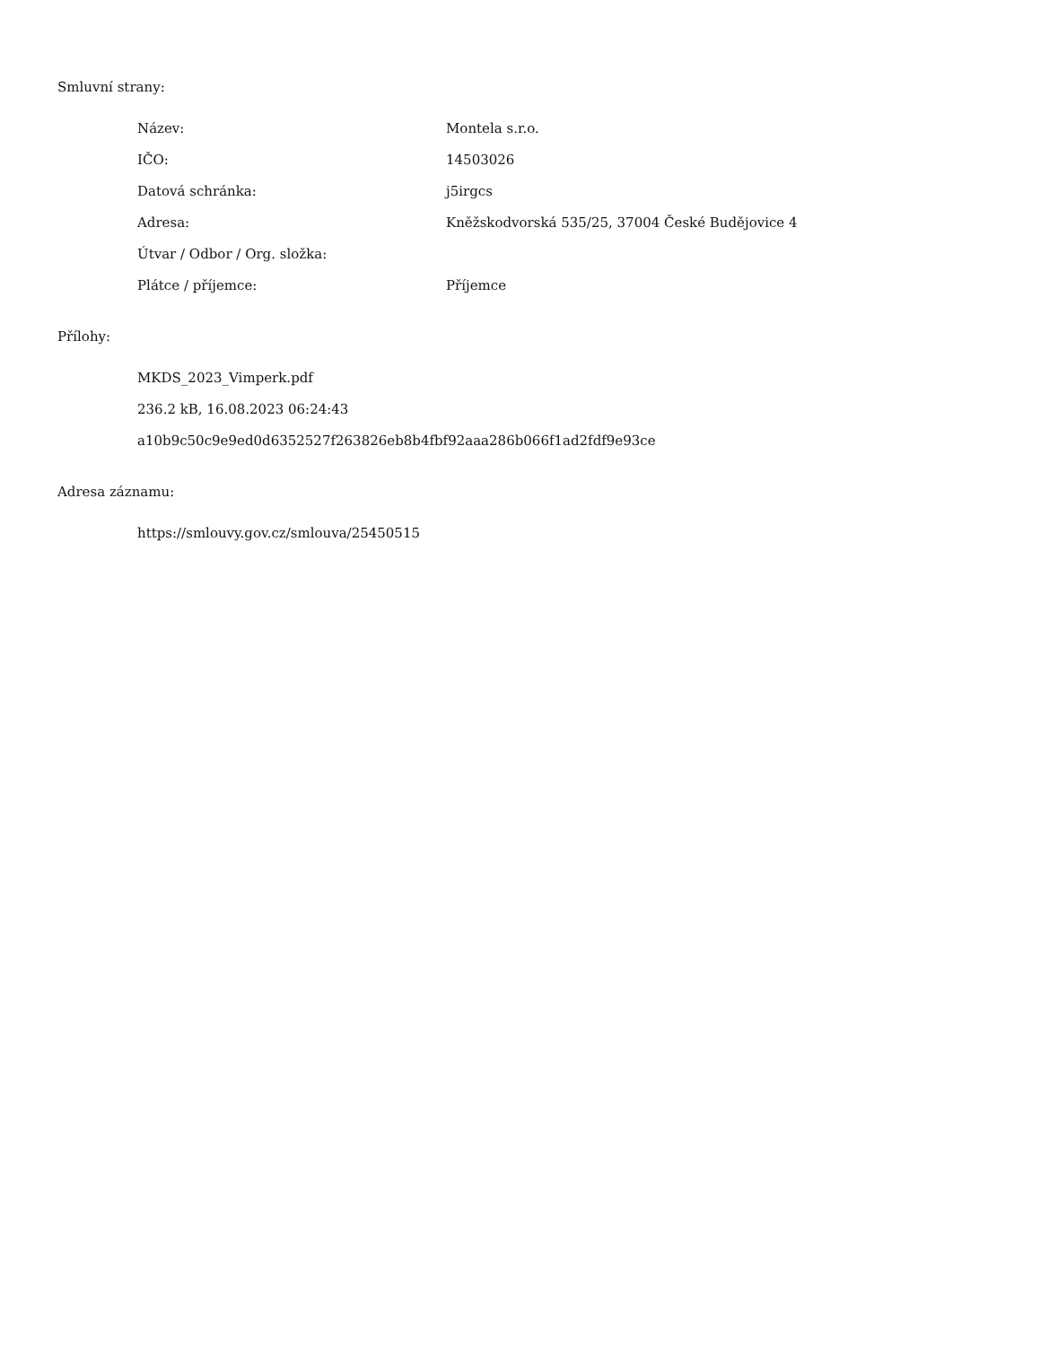Smluvní strany:
| Název: | Montela s.r.o. |
| IČO: | 14503026 |
| Datová schránka: | j5irgcs |
| Adresa: | Kněžskodvorská 535/25, 37004 České Budějovice 4 |
| Útvar / Odbor / Org. složka: | |
| Plátce / příjemce: | Příjemce |
Přílohy:
MKDS_2023_Vimperk.pdf
236.2 kB, 16.08.2023 06:24:43
a10b9c50c9e9ed0d6352527f263826eb8b4fbf92aaa286b066f1ad2fdf9e93ce
Adresa záznamu:
https://smlouvy.gov.cz/smlouva/25450515